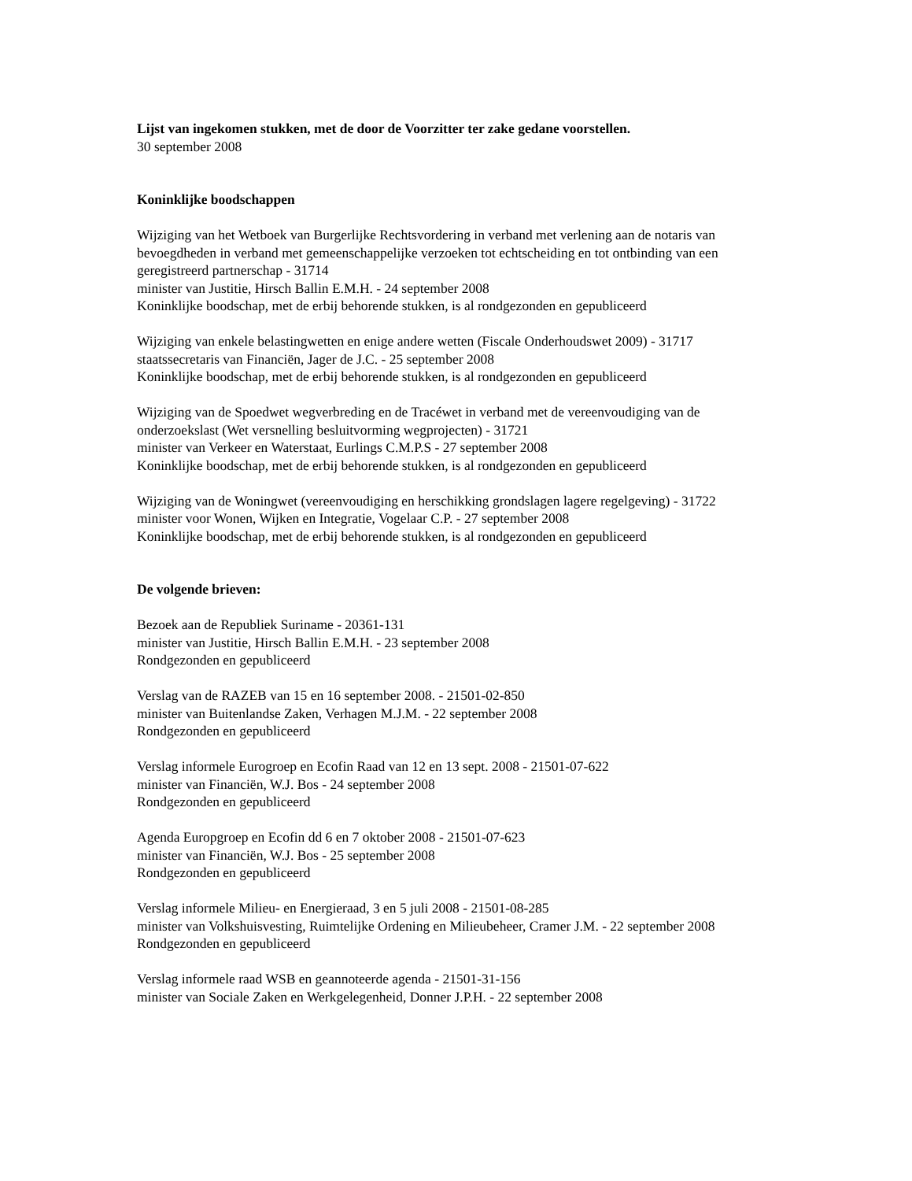Lijst van ingekomen stukken, met de door de Voorzitter ter zake gedane voorstellen.
30 september 2008
Koninklijke boodschappen
Wijziging van het Wetboek van Burgerlijke Rechtsvordering in verband met verlening aan de notaris van bevoegdheden in verband met gemeenschappelijke verzoeken tot echtscheiding en tot ontbinding van een geregistreerd partnerschap - 31714
minister van Justitie, Hirsch Ballin E.M.H. - 24 september 2008
Koninklijke boodschap, met de erbij behorende stukken, is al rondgezonden en gepubliceerd
Wijziging van enkele belastingwetten en enige andere wetten (Fiscale Onderhoudswet 2009) - 31717
staatssecretaris van Financiën, Jager de J.C. - 25 september 2008
Koninklijke boodschap, met de erbij behorende stukken, is al rondgezonden en gepubliceerd
Wijziging van de Spoedwet wegverbreding en de Tracéwet in verband met de vereenvoudiging van de onderzoekslast (Wet versnelling besluitvorming wegprojecten) - 31721
minister van Verkeer en Waterstaat, Eurlings C.M.P.S - 27 september 2008
Koninklijke boodschap, met de erbij behorende stukken, is al rondgezonden en gepubliceerd
Wijziging van de Woningwet (vereenvoudiging en herschikking grondslagen lagere regelgeving) - 31722
minister voor Wonen, Wijken en Integratie, Vogelaar C.P. - 27 september 2008
Koninklijke boodschap, met de erbij behorende stukken, is al rondgezonden en gepubliceerd
De volgende brieven:
Bezoek aan de Republiek Suriname - 20361-131
minister van Justitie, Hirsch Ballin E.M.H. - 23 september 2008
Rondgezonden en gepubliceerd
Verslag van de RAZEB van 15 en 16 september 2008. - 21501-02-850
minister van Buitenlandse Zaken, Verhagen M.J.M. - 22 september 2008
Rondgezonden en gepubliceerd
Verslag informele Eurogroep en Ecofin Raad van 12 en 13 sept. 2008 - 21501-07-622
minister van Financiën, W.J. Bos - 24 september 2008
Rondgezonden en gepubliceerd
Agenda Europgroep en Ecofin dd 6 en 7 oktober 2008 - 21501-07-623
minister van Financiën, W.J. Bos - 25 september 2008
Rondgezonden en gepubliceerd
Verslag informele Milieu- en Energieraad, 3 en 5 juli 2008 - 21501-08-285
minister van Volkshuisvesting, Ruimtelijke Ordening en Milieubeheer, Cramer J.M. - 22 september 2008
Rondgezonden en gepubliceerd
Verslag informele raad WSB en geannoteerde agenda - 21501-31-156
minister van Sociale Zaken en Werkgelegenheid, Donner J.P.H. - 22 september 2008